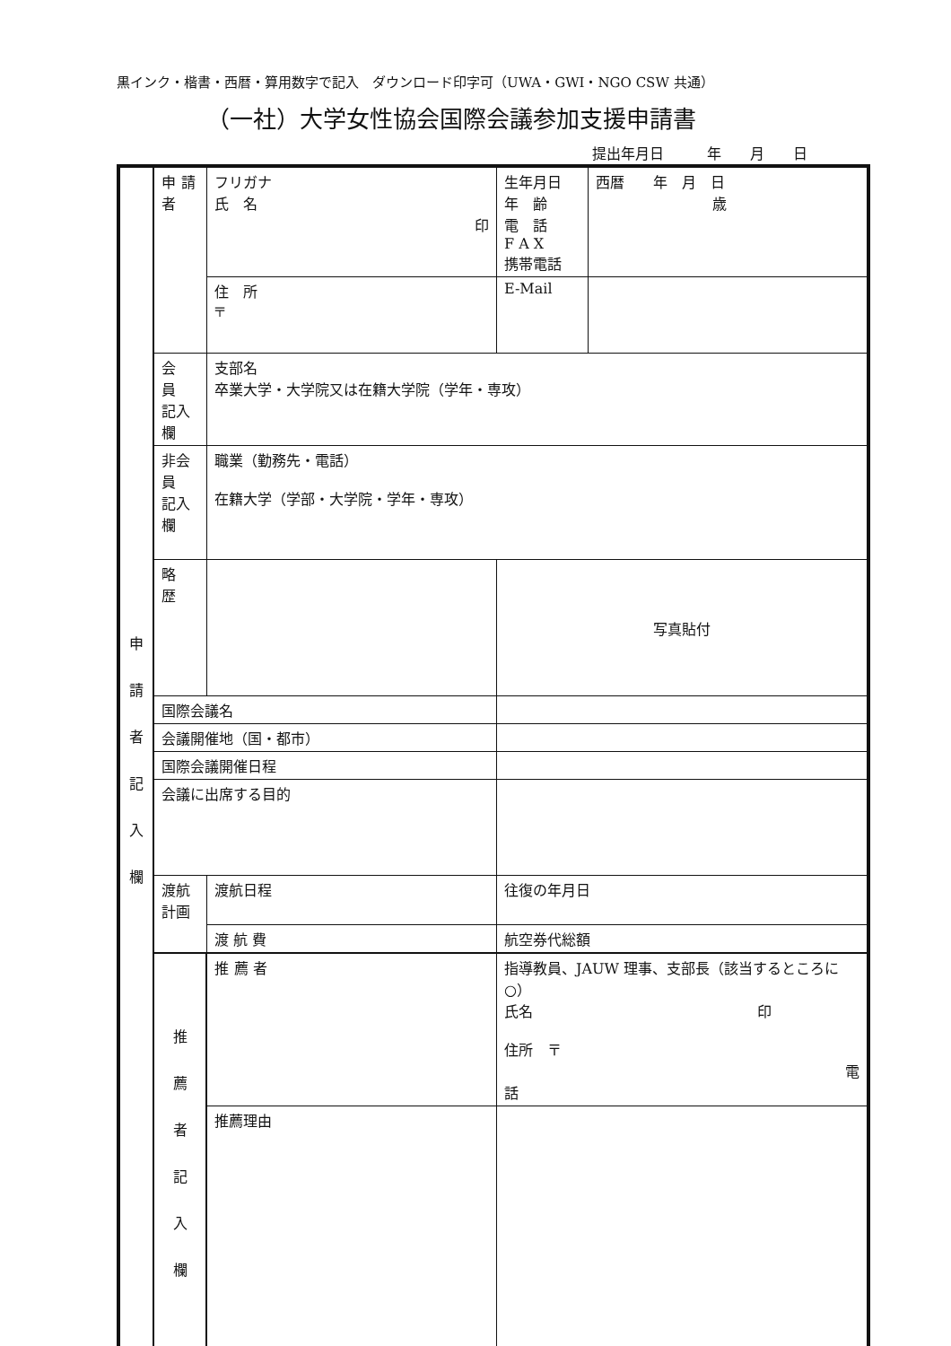黒インク・楷書・西暦・算用数字で記入　ダウンロード印字可（UWA・GWI・NGO CSW 共通）
（一社）大学女性協会国際会議参加支援申請書
提出年月日　　　年　　月　　日
| 申 請 者 記 入 欄 | 申 請 者 | フリガナ 氏 名 印 | | 生年月日 年 齢 電 話 F A X 携帯電話 | 西暦 年 月 日 歳 |
| | | 住 所 〒 | | E-Mail | |
| | 会 員 記入欄 | 支部名 卒業大学・大学院又は在籍大学院（学年・専攻） | | | |
| | 非会員 記入欄 | 職業（勤務先・電話） 在籍大学（学部・大学院・学年・専攻） | | | |
| | 略 歴 | | | 写真貼付 | |
| | 国際会議名 | | | | |
| | 会議開催地（国・都市） | | | | |
| | 国際会議開催日程 | | | | |
| | 会議に出席する目的 | | | | |
| | 渡航計画 | 渡航日程 | 往復の年月日 | | |
| | | 渡 航 費 | 航空券代総額 | | |
| | 推 薦 者 記 入 欄 | 推 薦 者 | 指導教員、JAUW 理事、支部長（該当するところに○） 氏名 印 住所 〒 電話 | | |
| | | 推薦理由 | | | |